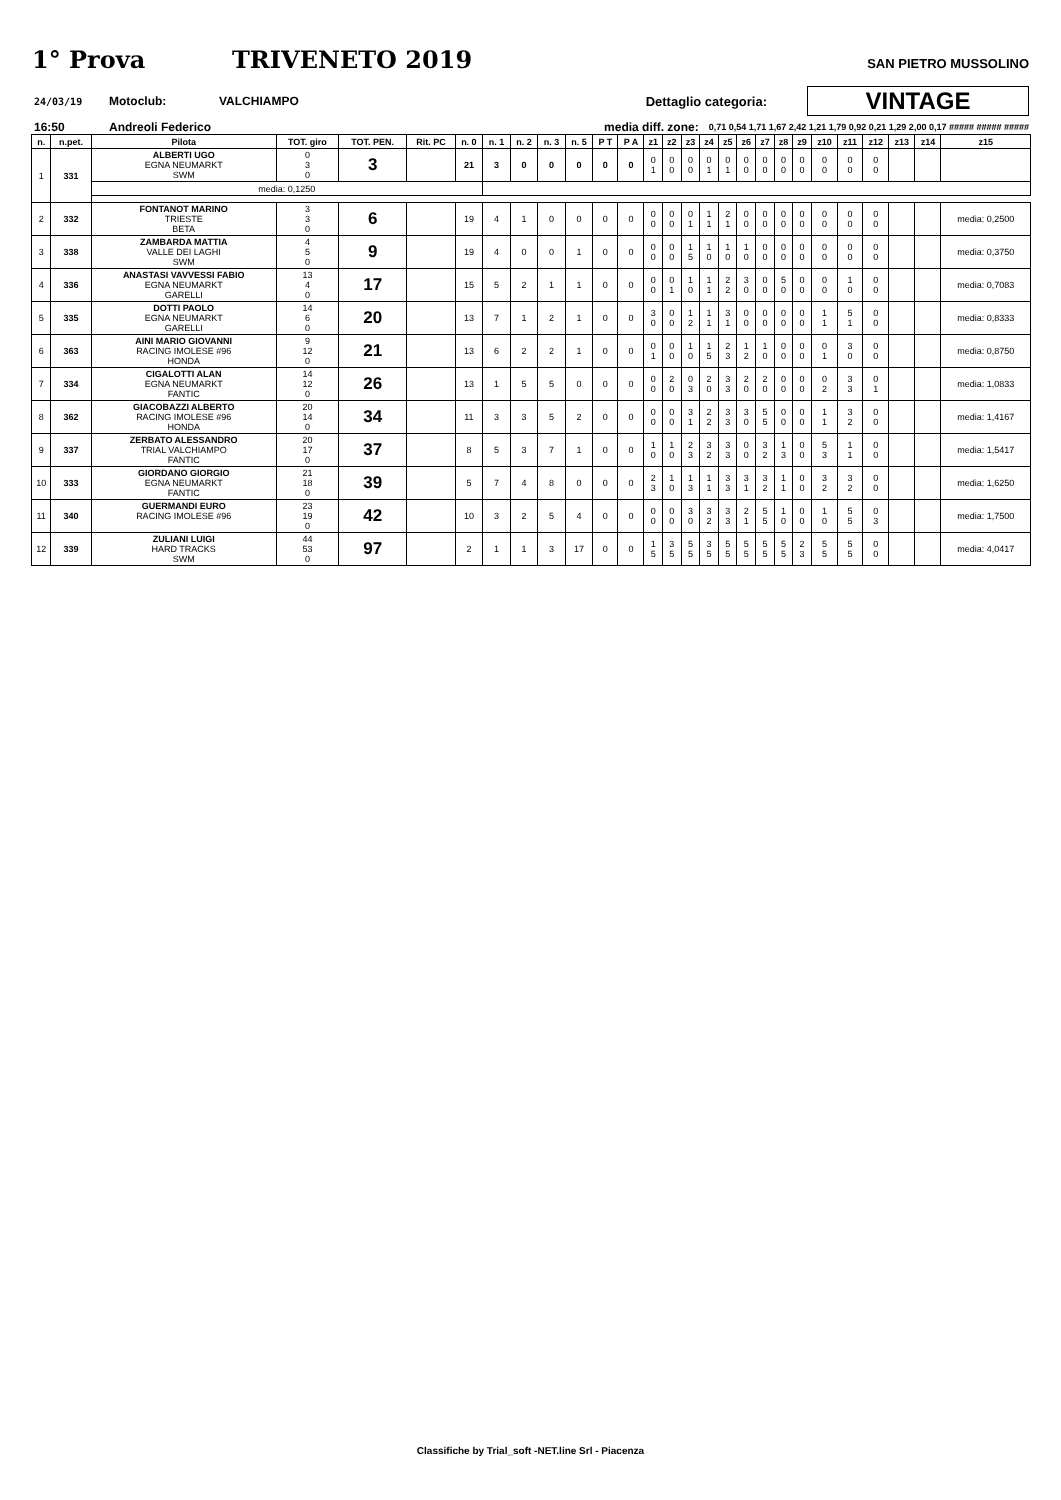1° Prova TRIVENETO 2019 SAN PIETRO MUSSOLINO
24/03/19 Motoclub: VALCHIAMPO Dettaglio categoria: VINTAGE
16:50 Andreoli Federico media diff. zone: 0,71 0,54 1,71 1,67 2,42 1,21 1,79 0,92 0,21 1,29 2,00 0,17 ##### ##### #####
| n. | n.pet. | Pilota | TOT. giro | TOT. PEN. | Rit. PC | n. 0 | n. 1 | n. 2 | n. 3 | n. 5 | P T | P A | z1 | z2 | z3 | z4 | z5 | z6 | z7 | z8 | z9 | z10 | z11 | z12 | z13 | z14 | z15 |
| --- | --- | --- | --- | --- | --- | --- | --- | --- | --- | --- | --- | --- | --- | --- | --- | --- | --- | --- | --- | --- | --- | --- | --- | --- | --- | --- | --- |
| 1 | 331 | ALBERTI UGO EGNA NEUMARKT SWM | 0 3 0 | 3 | | 21 | 3 | 0 | 0 | 0 | 0 | 0 | 0 1 | 0 0 | 0 0 | 0 1 | 0 1 | 0 0 | 0 0 | 0 0 | 0 0 | 0 0 | 0 0 | 0 0 | | | |
| | | media: 0,1250 | | | | | | | | | | | | | | | | | | | | | | | | | |
| 2 | 332 | FONTANOT MARINO TRIESTE BETA | 3 3 0 | 6 | | 19 | 4 | 1 | 0 | 0 | 0 | 0 | 0 0 | 0 0 | 0 1 | 1 1 | 2 1 | 0 0 | 0 0 | 0 0 | 0 0 | 0 0 | 0 0 | 0 0 | | | media: 0,2500 |
| 3 | 338 | ZAMBARDA MATTIA VALLE DEI LAGHI SWM | 4 5 0 | 9 | | 19 | 4 | 0 | 0 | 1 | 0 | 0 | 0 0 | 0 0 | 1 5 | 1 0 | 1 0 | 1 0 | 0 0 | 0 0 | 0 0 | 0 0 | 0 0 | 0 0 | | | media: 0,3750 |
| 4 | 336 | ANASTASI VAVVESSI FABIO EGNA NEUMARKT GARELLI | 13 4 0 | 17 | | 15 | 5 | 2 | 1 | 1 | 0 | 0 | 0 0 | 0 1 | 1 0 | 1 1 | 2 2 | 3 0 | 0 0 | 5 0 | 0 0 | 0 0 | 1 0 | 0 0 | | | media: 0,7083 |
| 5 | 335 | DOTTI PAOLO EGNA NEUMARKT GARELLI | 14 6 0 | 20 | | 13 | 7 | 1 | 2 | 1 | 0 | 0 | 3 0 | 0 0 | 1 2 | 1 1 | 3 1 | 0 0 | 0 0 | 0 0 | 0 0 | 1 1 | 5 1 | 0 0 | | | media: 0,8333 |
| 6 | 363 | AINI MARIO GIOVANNI RACING IMOLESE #96 HONDA | 9 12 0 | 21 | | 13 | 6 | 2 | 2 | 1 | 0 | 0 | 0 1 | 0 0 | 1 0 | 1 5 | 2 3 | 1 2 | 1 0 | 0 0 | 0 0 | 0 1 | 3 0 | 0 0 | | | media: 0,8750 |
| 7 | 334 | CIGALOTTI ALAN EGNA NEUMARKT FANTIC | 14 12 0 | 26 | | 13 | 1 | 5 | 5 | 0 | 0 | 0 | 0 0 | 2 0 | 0 3 | 2 0 | 3 3 | 2 0 | 2 0 | 0 0 | 0 0 | 0 2 | 3 3 | 0 1 | | | media: 1,0833 |
| 8 | 362 | GIACOBAZZI ALBERTO RACING IMOLESE #96 HONDA | 20 14 0 | 34 | | 11 | 3 | 3 | 5 | 2 | 0 | 0 | 0 0 | 0 0 | 3 1 | 2 2 | 3 3 | 3 0 | 5 5 | 0 0 | 0 0 | 1 1 | 3 2 | 0 0 | | | media: 1,4167 |
| 9 | 337 | ZERBATO ALESSANDRO TRIAL VALCHIAMPO FANTIC | 20 17 0 | 37 | | 8 | 5 | 3 | 7 | 1 | 0 | 0 | 1 0 | 1 0 | 2 3 | 3 2 | 3 3 | 0 0 | 3 2 | 1 3 | 0 0 | 5 3 | 1 1 | 0 0 | | | media: 1,5417 |
| 10 | 333 | GIORDANO GIORGIO EGNA NEUMARKT FANTIC | 21 18 0 | 39 | | 5 | 7 | 4 | 8 | 0 | 0 | 0 | 2 3 | 1 0 | 1 3 | 1 1 | 3 3 | 3 1 | 3 2 | 1 1 | 0 0 | 3 2 | 3 2 | 0 0 | | | media: 1,6250 |
| 11 | 340 | GUERMANDI EURO RACING IMOLESE #96 | 23 19 0 | 42 | | 10 | 3 | 2 | 5 | 4 | 0 | 0 | 0 0 | 0 0 | 3 0 | 3 2 | 3 3 | 2 1 | 5 5 | 1 0 | 0 0 | 1 0 | 5 5 | 0 3 | | | media: 1,7500 |
| 12 | 339 | ZULIANI LUIGI HARD TRACKS SWM | 44 53 0 | 97 | | 2 | 1 | 1 | 3 | 17 | 0 | 0 | 1 5 | 3 5 | 5 5 | 3 5 | 5 5 | 5 5 | 5 5 | 5 5 | 2 3 | 5 5 | 5 5 | 0 0 | | | media: 4,0417 |
Classifiche by Trial_soft -NET.line Srl - Piacenza